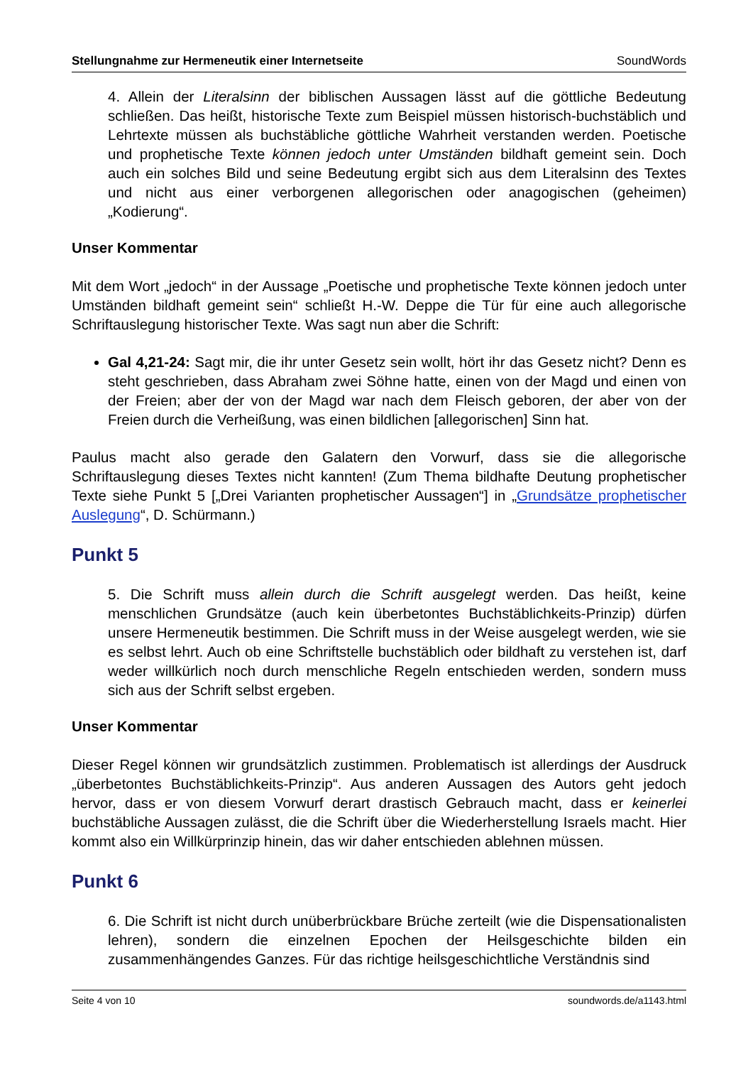Stellungnahme zur Hermeneutik einer Internetseite SoundWords
4. Allein der Literalsinn der biblischen Aussagen lässt auf die göttliche Bedeutung schließen. Das heißt, historische Texte zum Beispiel müssen historisch-buchstäblich und Lehrtexte müssen als buchstäbliche göttliche Wahrheit verstanden werden. Poetische und prophetische Texte können jedoch unter Umständen bildhaft gemeint sein. Doch auch ein solches Bild und seine Bedeutung ergibt sich aus dem Literalsinn des Textes und nicht aus einer verborgenen allegorischen oder anagogischen (geheimen) „Kodierung“.
Unser Kommentar
Mit dem Wort „jedoch“ in der Aussage „Poetische und prophetische Texte können jedoch unter Umständen bildhaft gemeint sein“ schließt H.-W. Deppe die Tür für eine auch allegorische Schriftauslegung historischer Texte. Was sagt nun aber die Schrift:
Gal 4,21-24: Sagt mir, die ihr unter Gesetz sein wollt, hört ihr das Gesetz nicht? Denn es steht geschrieben, dass Abraham zwei Söhne hatte, einen von der Magd und einen von der Freien; aber der von der Magd war nach dem Fleisch geboren, der aber von der Freien durch die Verheißung, was einen bildlichen [allegorischen] Sinn hat.
Paulus macht also gerade den Galatern den Vorwurf, dass sie die allegorische Schriftauslegung dieses Textes nicht kannten! (Zum Thema bildhafte Deutung prophetischer Texte siehe Punkt 5 [„Drei Varianten prophetischer Aussagen“] in „Grundsätze prophetischer Auslegung“, D. Schürmann.)
Punkt 5
5. Die Schrift muss allein durch die Schrift ausgelegt werden. Das heißt, keine menschlichen Grundsätze (auch kein überbetontes Buchstäblichkeits-Prinzip) dürfen unsere Hermeneutik bestimmen. Die Schrift muss in der Weise ausgelegt werden, wie sie es selbst lehrt. Auch ob eine Schriftstelle buchstäblich oder bildhaft zu verstehen ist, darf weder willkürlich noch durch menschliche Regeln entschieden werden, sondern muss sich aus der Schrift selbst ergeben.
Unser Kommentar
Dieser Regel können wir grundsätzlich zustimmen. Problematisch ist allerdings der Ausdruck „überbetontes Buchstäblichkeits-Prinzip“. Aus anderen Aussagen des Autors geht jedoch hervor, dass er von diesem Vorwurf derart drastisch Gebrauch macht, dass er keinerlei buchstäbliche Aussagen zulässt, die die Schrift über die Wiederherstellung Israels macht. Hier kommt also ein Willkürprinzip hinein, das wir daher entschieden ablehnen müssen.
Punkt 6
6. Die Schrift ist nicht durch unüberbrückbare Brüche zerteilt (wie die Dispensationalisten lehren), sondern die einzelnen Epochen der Heilsgeschichte bilden ein zusammenhängendes Ganzes. Für das richtige heilsgeschichtliche Verständnis sind
Seite 4 von 10 soundwords.de/a1143.html